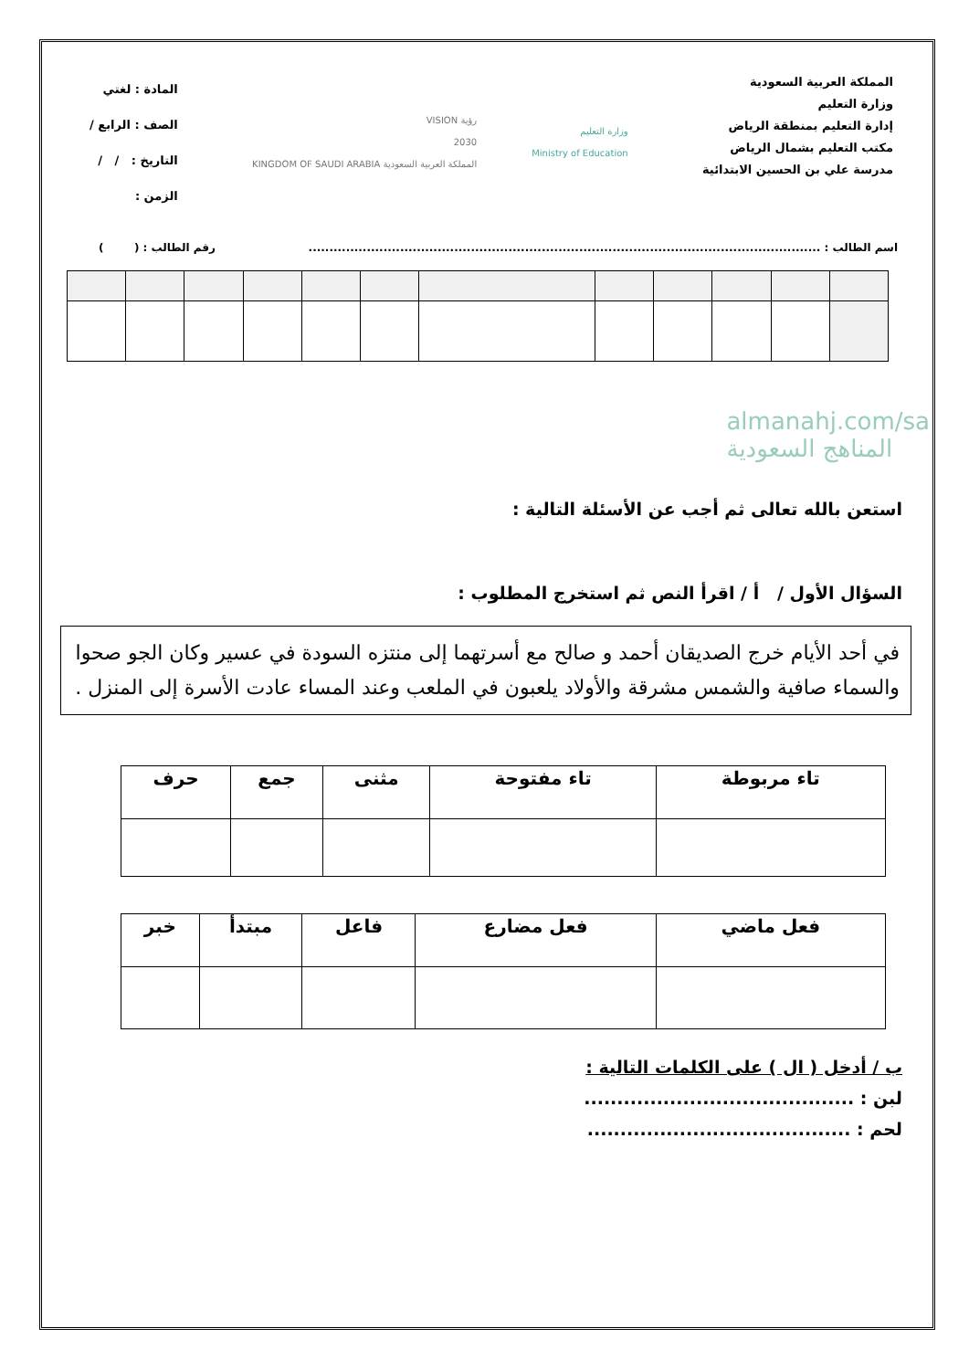المملكة العربية السعودية
وزارة التعليم
إدارة التعليم بمنطقة الرياض
مكتب التعليم بشمال الرياض
مدرسة علي بن الحسين الابتدائية
وزارة التعليم
Ministry of Education
رؤية VISION
2030
المملكة العربية السعودية KINGDOM OF SAUDI ARABIA
المادة : لغتي
الصف : الرابع /
التاريخ : / /
الزمن :
اسم الطالب : ........................................................................................................................... رقم الطالب : ( )
almanahj.com/sa
المناهج السعودية
استعن بالله تعالى ثم أجب عن الأسئلة التالية :
السؤال الأول / أ / اقرأ النص ثم استخرج المطلوب :
في أحد الأيام خرج الصديقان أحمد و صالح مع أسرتهما إلى منتزه السودة في عسير وكان الجو صحوا والسماء صافية والشمس مشرقة والأولاد يلعبون في الملعب وعند المساء عادت الأسرة إلى المنزل .
| تاء مربوطة | تاء مفتوحة | مثنى | جمع | حرف |
| --- | --- | --- | --- | --- |
| فعل ماضي | فعل مضارع | فاعل | مبتدأ | خبر |
| --- | --- | --- | --- | --- |
ب / أدخل ( ال ) على الكلمات التالية :
لبن : .........................................
لحم : ........................................